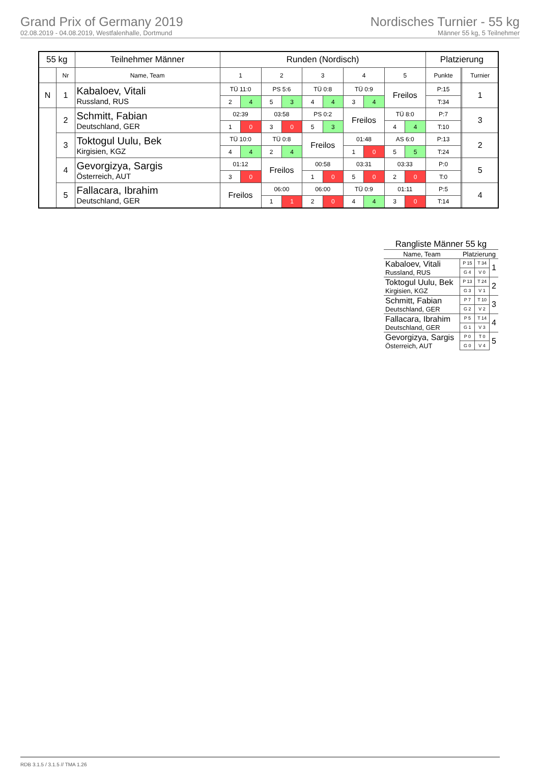Grand Prix of Germany 2019
02.08.2019 - 04.08.2019, Westfalenhalle, Dortmund
Nordisches Turnier - 55 kg
Männer 55 kg, 5 Teilnehmer
| 55 kg | | Teilnehmer Männer | Runden (Nordisch) | | | | | | | | | | Platzierung | | |
| --- | --- | --- | --- | --- | --- | --- | --- | --- | --- | --- | --- | --- | --- | --- | --- |
| | Nr | Name, Team | 1 | | 2 | | 3 | | 4 | | 5 | | Punkte | | Turnier |
| N | 1 | Kabaloev, Vitali Russland, RUS | TÜ 11:0 | | PS 5:6 | | TÜ 0:8 | | TÜ 0:9 | | Freilos | | P:15 | | 1 |
| | | | 2 | 4 | 5 | 3 | 4 | 4 | 3 | 4 | | | T:34 | | |
| | 2 | Schmitt, Fabian Deutschland, GER | 02:39 | | 03:58 | | PS 0:2 | | Freilos | | TÜ 8:0 | | P:7 | | 3 |
| | | | 1 | 0 | 3 | 0 | 5 | 3 | | | 4 | 4 | T:10 | | |
| | 3 | Toktogul Uulu, Bek Kirgisien, KGZ | TÜ 10:0 | | TÜ 0:8 | | Freilos | | 01:48 | | AS 6:0 | | P:13 | | 2 |
| | | | 4 | 4 | 2 | 4 | | | 1 | 0 | 5 | 5 | T:24 | | |
| | 4 | Gevorgizya, Sargis Österreich, AUT | 01:12 | | Freilos | | 00:58 | | 03:31 | | 03:33 | | P:0 | | 5 |
| | | | 3 | 0 | | | 1 | 0 | 5 | 0 | 2 | 0 | T:0 | | |
| | 5 | Fallacara, Ibrahim Deutschland, GER | Freilos | | 06:00 | | 06:00 | | TÜ 0:9 | | 01:11 | | P:5 | | 4 |
| | | | | | 1 | 1 | 2 | 0 | 4 | 4 | 3 | 0 | T:14 | | |
Rangliste Männer 55 kg
| Name, Team | Platzierung | | |
| Kabaloev, Vitali Russland, RUS | P 15 | T 34 | 1 |
| | G 4 | V 0 | |
| Toktogul Uulu, Bek Kirgisien, KGZ | P 13 | T 24 | 2 |
| | G 3 | V 1 | |
| Schmitt, Fabian Deutschland, GER | P 7 | T 10 | 3 |
| | G 2 | V 2 | |
| Fallacara, Ibrahim Deutschland, GER | P 5 | T 14 | 4 |
| | G 1 | V 3 | |
| Gevorgizya, Sargis Österreich, AUT | P 0 | T 0 | 5 |
| | G 0 | V 4 | |
RDB 3.1.5 / 3.1.5 // TMA 1.26